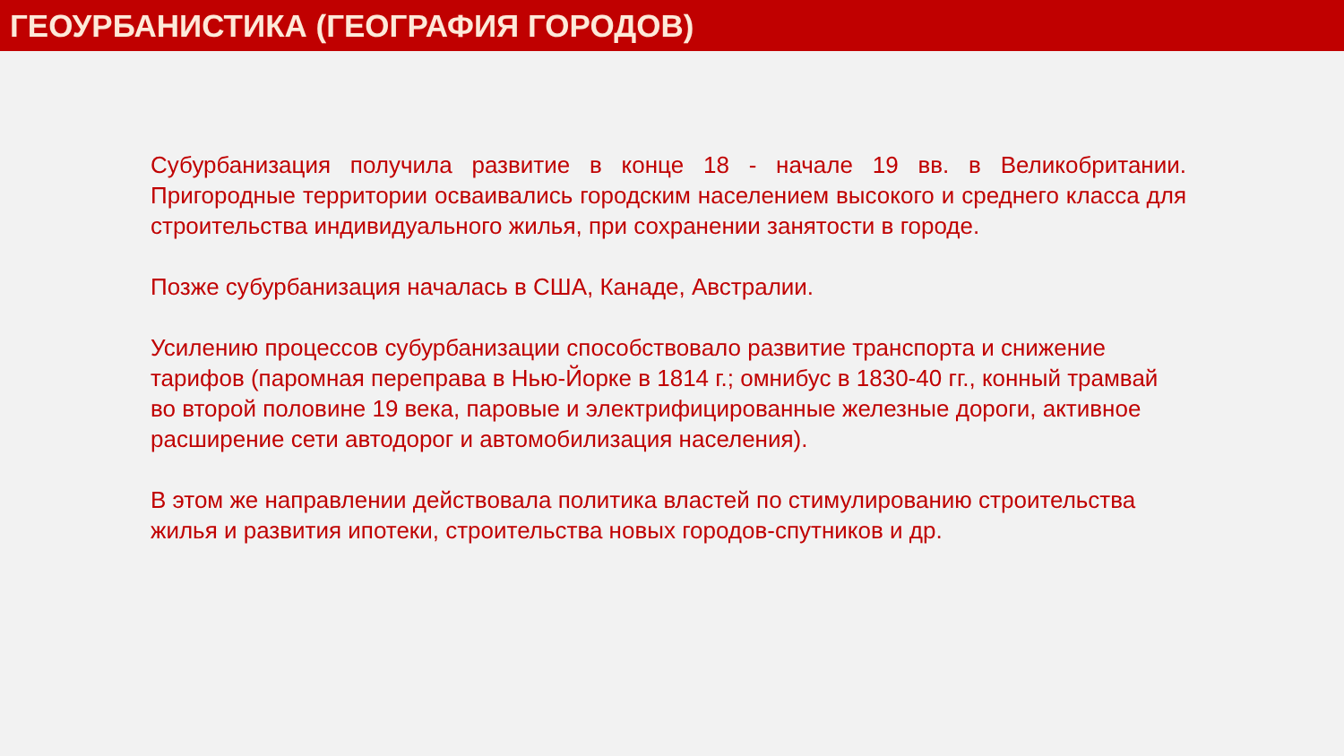ГЕОУРБАНИСТИКА (ГЕОГРАФИЯ ГОРОДОВ)
Субурбанизация получила развитие в конце 18 - начале 19 вв. в Великобритании. Пригородные территории осваивались городским населением высокого и среднего класса для строительства индивидуального жилья, при сохранении занятости в городе.
Позже субурбанизация началась в США, Канаде, Австралии.
Усилению процессов субурбанизации способствовало развитие транспорта и снижение тарифов (паромная переправа в Нью-Йорке в 1814 г.; омнибус в 1830-40 гг., конный трамвай во второй половине 19 века, паровые и электрифицированные железные дороги, активное расширение сети автодорог и автомобилизация населения).
В этом же направлении действовала политика властей по стимулированию строительства жилья и развития ипотеки, строительства новых городов-спутников и др.